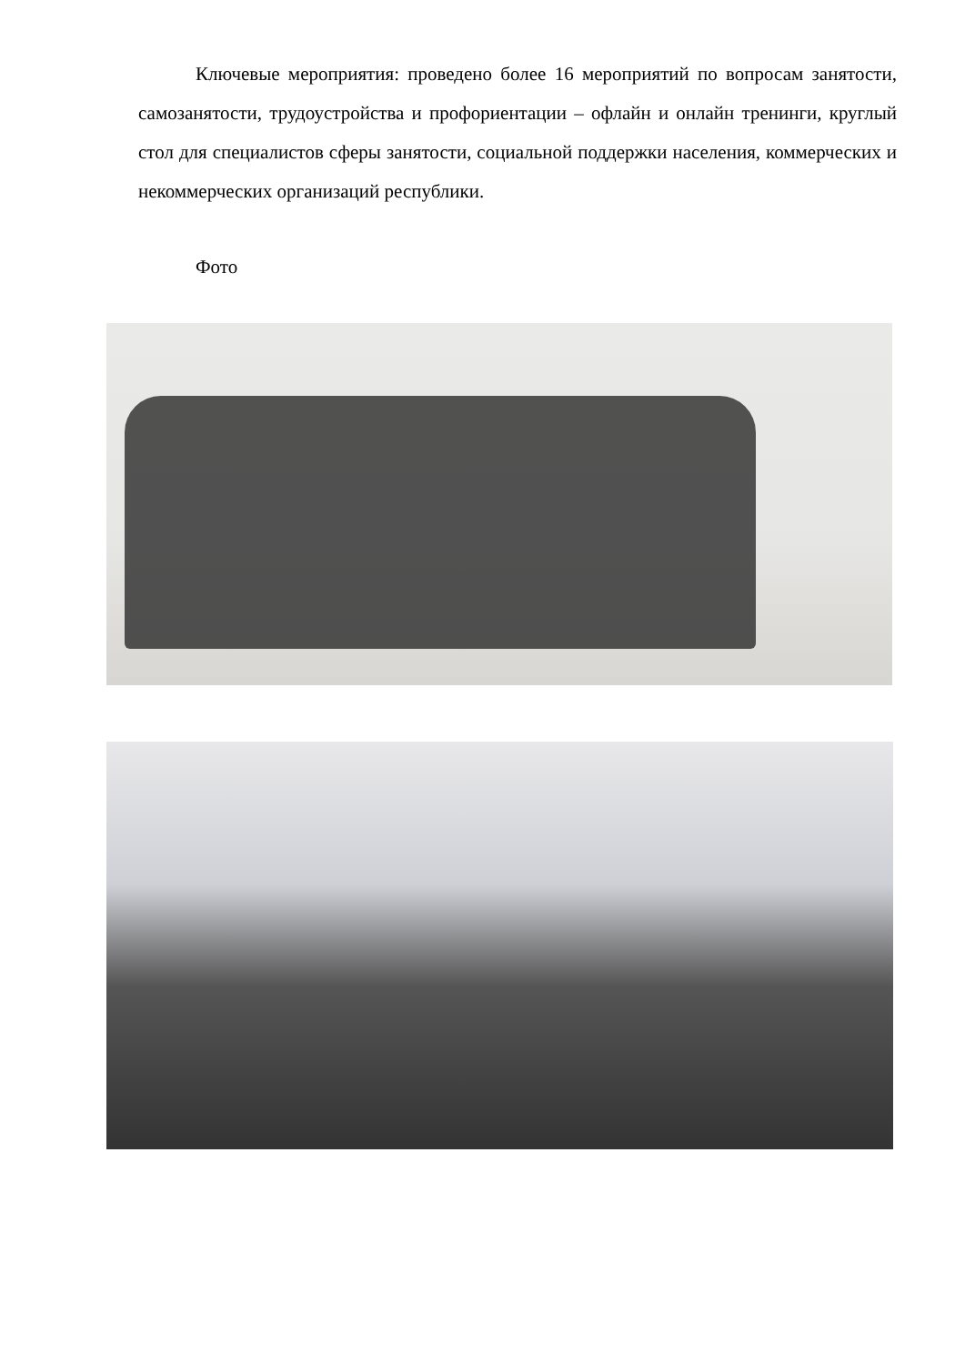Ключевые мероприятия: проведено более 16 мероприятий по вопросам занятости, самозанятости, трудоустройства и профориентации – офлайн и онлайн тренинги, круглый стол для специалистов сферы занятости, социальной поддержки населения, коммерческих и некоммерческих организаций республики.
Фото